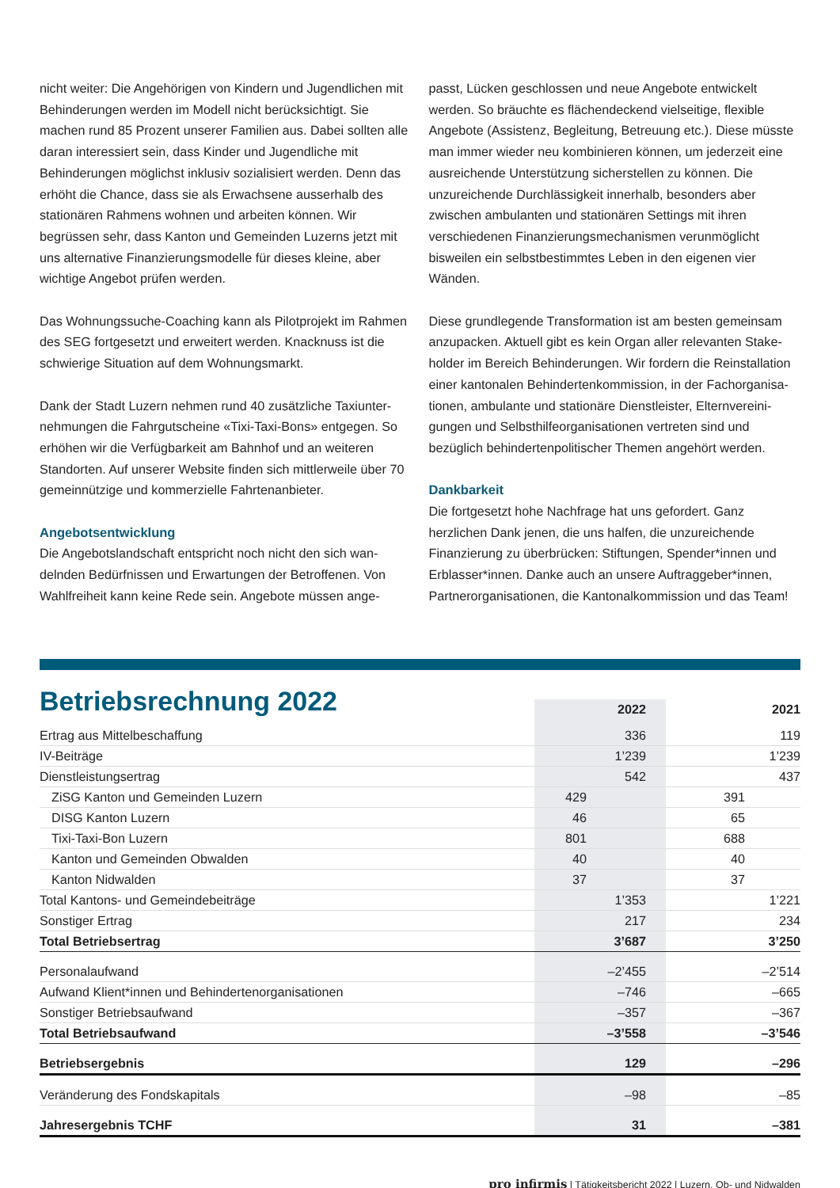nicht weiter: Die Angehörigen von Kindern und Jugendlichen mit Behinderungen werden im Modell nicht berücksichtigt. Sie machen rund 85 Prozent unserer Familien aus. Dabei sollten alle daran interessiert sein, dass Kinder und Jugendliche mit Behinderungen möglichst inklusiv sozialisiert werden. Denn das erhöht die Chance, dass sie als Erwachsene ausserhalb des stationären Rahmens wohnen und arbeiten können. Wir begrüssen sehr, dass Kanton und Gemeinden Luzerns jetzt mit uns alternative Finanzierungsmodelle für dieses kleine, aber wichtige Angebot prüfen werden.
Das Wohnungssuche-Coaching kann als Pilotprojekt im Rahmen des SEG fortgesetzt und erweitert werden. Knacknuss ist die schwierige Situation auf dem Wohnungsmarkt.
Dank der Stadt Luzern nehmen rund 40 zusätzliche Taxiunter­nehmungen die Fahrgutscheine «Tixi-Taxi-Bons» entgegen. So erhöhen wir die Verfügbarkeit am Bahnhof und an weiteren Standorten. Auf unserer Website finden sich mittlerweile über 70 gemeinnützige und kommerzielle Fahrtenanbieter.
Angebotsentwicklung
Die Angebotslandschaft entspricht noch nicht den sich wan­delnden Bedürfnissen und Erwartungen der Betroffenen. Von Wahlfreiheit kann keine Rede sein. Angebote müssen ange-
passt, Lücken geschlossen und neue Angebote entwickelt werden. So bräuchte es flächendeckend vielseitige, flexible Angebote (Assistenz, Begleitung, Betreuung etc.). Diese müsste man immer wieder neu kombinieren können, um jederzeit eine ausreichende Unterstützung sicherstellen zu können. Die unzureichende Durchlässigkeit innerhalb, besonders aber zwischen ambulanten und stationären Settings mit ihren verschiedenen Finanzierungsmechanismen verun­möglicht bisweilen ein selbstbestimmtes Leben in den eigenen vier Wänden.
Diese grundlegende Transformation ist am besten gemeinsam anzupacken. Aktuell gibt es kein Organ aller relevanten Stake­holder im Bereich Behinderungen. Wir fordern die Reinstallation einer kantonalen Behindertenkommission, in der Fachorganisa­tionen, ambulante und stationäre Dienstleister, Elternvereini­gungen und Selbsthilfeorganisationen vertreten sind und bezüglich behindertenpolitischer Themen angehört werden.
Dankbarkeit
Die fortgesetzt hohe Nachfrage hat uns gefordert. Ganz herzlichen Dank jenen, die uns halfen, die unzureichende Finanzierung zu überbrücken: Stiftungen, Spender*innen und Erblasser*innen. Danke auch an unsere Auftraggeber*innen, Partnerorganisationen, die Kantonalkommission und das Team!
Betriebsrechnung 2022
| | 2022 | | 2021 | |
| --- | --- | --- | --- | --- |
| Ertrag aus Mittelbeschaffung | | 336 | | 119 |
| IV-Beiträge | | 1’239 | | 1’239 |
| Dienstleistungsertrag | | 542 | | 437 |
| ZiSG Kanton und Gemeinden Luzern | 429 | | 391 | |
| DISG Kanton Luzern | 46 | | 65 | |
| Tixi-Taxi-Bon Luzern | 801 | | 688 | |
| Kanton und Gemeinden Obwalden | 40 | | 40 | |
| Kanton Nidwalden | 37 | | 37 | |
| Total Kantons- und Gemeindebeiträge | | 1’353 | | 1’221 |
| Sonstiger Ertrag | | 217 | | 234 |
| Total Betriebsertrag | | 3’687 | | 3’250 |
| Personalaufwand | | –2’455 | | –2’514 |
| Aufwand Klient*innen und Behindertenorganisationen | | –746 | | –665 |
| Sonstiger Betriebsaufwand | | –357 | | –367 |
| Total Betriebsaufwand | | –3’558 | | –3’546 |
| Betriebsergebnis | | 129 | | –296 |
| Veränderung des Fondskapitals | | –98 | | –85 |
| Jahresergebnis TCHF | | 31 | | –381 |
pro infirmis | Tätigkeitsbericht 2022 | Luzern, Ob- und Nidwalden